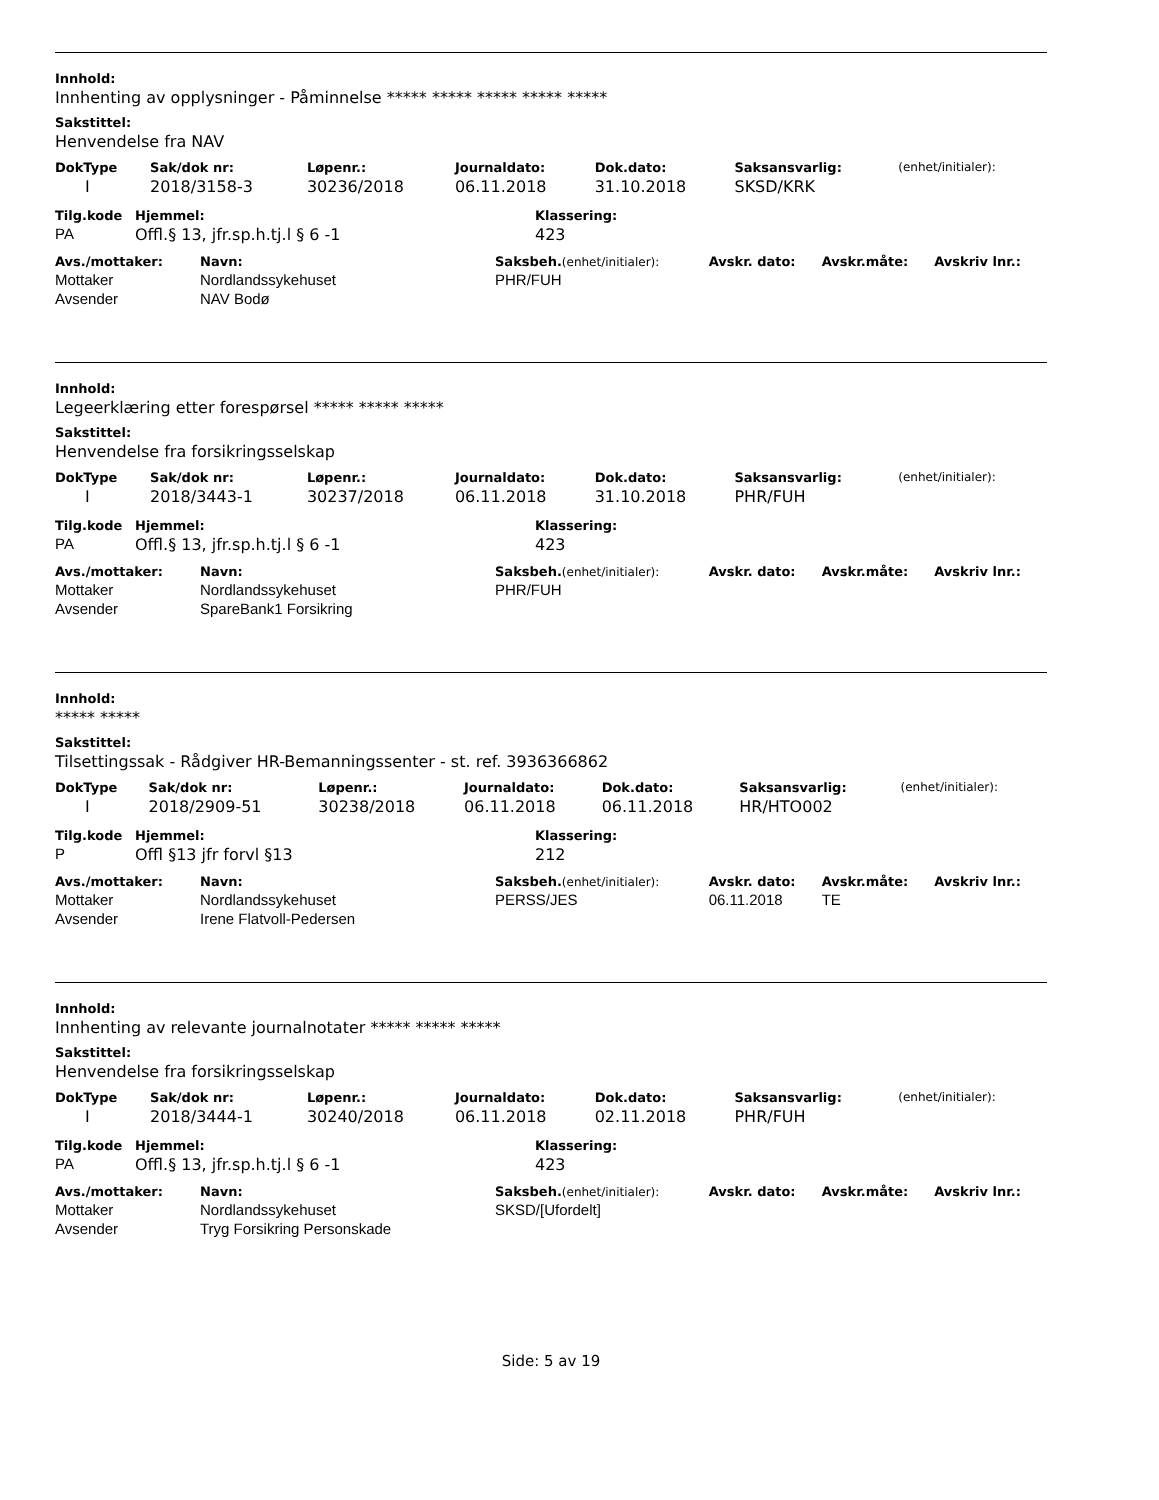Innhold:
Innhenting av opplysninger - Påminnelse ***** ***** ***** ***** *****
Sakstittel:
Henvendelse fra NAV
| DokType | Sak/dok nr: | Løpenr.: | Journaldato: | Dok.dato: | Saksansvarlig: | (enhet/initialer): |
| --- | --- | --- | --- | --- | --- | --- |
| I | 2018/3158-3 | 30236/2018 | 06.11.2018 | 31.10.2018 | SKSD/KRK | |
| Tilg.kode | Hjemmel: | Klassering: |
| --- | --- | --- |
| PA | Offl.§ 13, jfr.sp.h.tj.l § 6 -1 | 423 |
| Avs./mottaker: | Navn: | Saksbeh. (enhet/initialer): | Avskr. dato: | Avskr.måte: | Avskriv lnr.: |
| --- | --- | --- | --- | --- | --- |
| Mottaker | Nordlandssykehuset | PHR/FUH | | | |
| Avsender | NAV Bodø | | | | |
Innhold:
Legeerklæring etter forespørsel ***** ***** *****
Sakstittel:
Henvendelse fra forsikringsselskap
| DokType | Sak/dok nr: | Løpenr.: | Journaldato: | Dok.dato: | Saksansvarlig: | (enhet/initialer): |
| --- | --- | --- | --- | --- | --- | --- |
| I | 2018/3443-1 | 30237/2018 | 06.11.2018 | 31.10.2018 | PHR/FUH | |
| Tilg.kode | Hjemmel: | Klassering: |
| --- | --- | --- |
| PA | Offl.§ 13, jfr.sp.h.tj.l § 6 -1 | 423 |
| Avs./mottaker: | Navn: | Saksbeh. (enhet/initialer): | Avskr. dato: | Avskr.måte: | Avskriv lnr.: |
| --- | --- | --- | --- | --- | --- |
| Mottaker | Nordlandssykehuset | PHR/FUH | | | |
| Avsender | SpareBank1 Forsikring | | | | |
Innhold:
***** *****
Sakstittel:
Tilsettingssak - Rådgiver HR-Bemanningssenter - st. ref. 3936366862
| DokType | Sak/dok nr: | Løpenr.: | Journaldato: | Dok.dato: | Saksansvarlig: | (enhet/initialer): |
| --- | --- | --- | --- | --- | --- | --- |
| I | 2018/2909-51 | 30238/2018 | 06.11.2018 | 06.11.2018 | HR/HTO002 | |
| Tilg.kode | Hjemmel: | Klassering: |
| --- | --- | --- |
| P | Offl §13 jfr forvl §13 | 212 |
| Avs./mottaker: | Navn: | Saksbeh. (enhet/initialer): | Avskr. dato: | Avskr.måte: | Avskriv lnr.: |
| --- | --- | --- | --- | --- | --- |
| Mottaker | Nordlandssykehuset | PERSS/JES | 06.11.2018 | TE | |
| Avsender | Irene Flatvoll-Pedersen | | | | |
Innhold:
Innhenting av relevante journalnotater ***** ***** *****
Sakstittel:
Henvendelse fra forsikringsselskap
| DokType | Sak/dok nr: | Løpenr.: | Journaldato: | Dok.dato: | Saksansvarlig: | (enhet/initialer): |
| --- | --- | --- | --- | --- | --- | --- |
| I | 2018/3444-1 | 30240/2018 | 06.11.2018 | 02.11.2018 | PHR/FUH | |
| Tilg.kode | Hjemmel: | Klassering: |
| --- | --- | --- |
| PA | Offl.§ 13, jfr.sp.h.tj.l § 6 -1 | 423 |
| Avs./mottaker: | Navn: | Saksbeh. (enhet/initialer): | Avskr. dato: | Avskr.måte: | Avskriv lnr.: |
| --- | --- | --- | --- | --- | --- |
| Mottaker | Nordlandssykehuset | SKSD/[Ufordelt] | | | |
| Avsender | Tryg Forsikring Personskade | | | | |
Side: 5 av 19